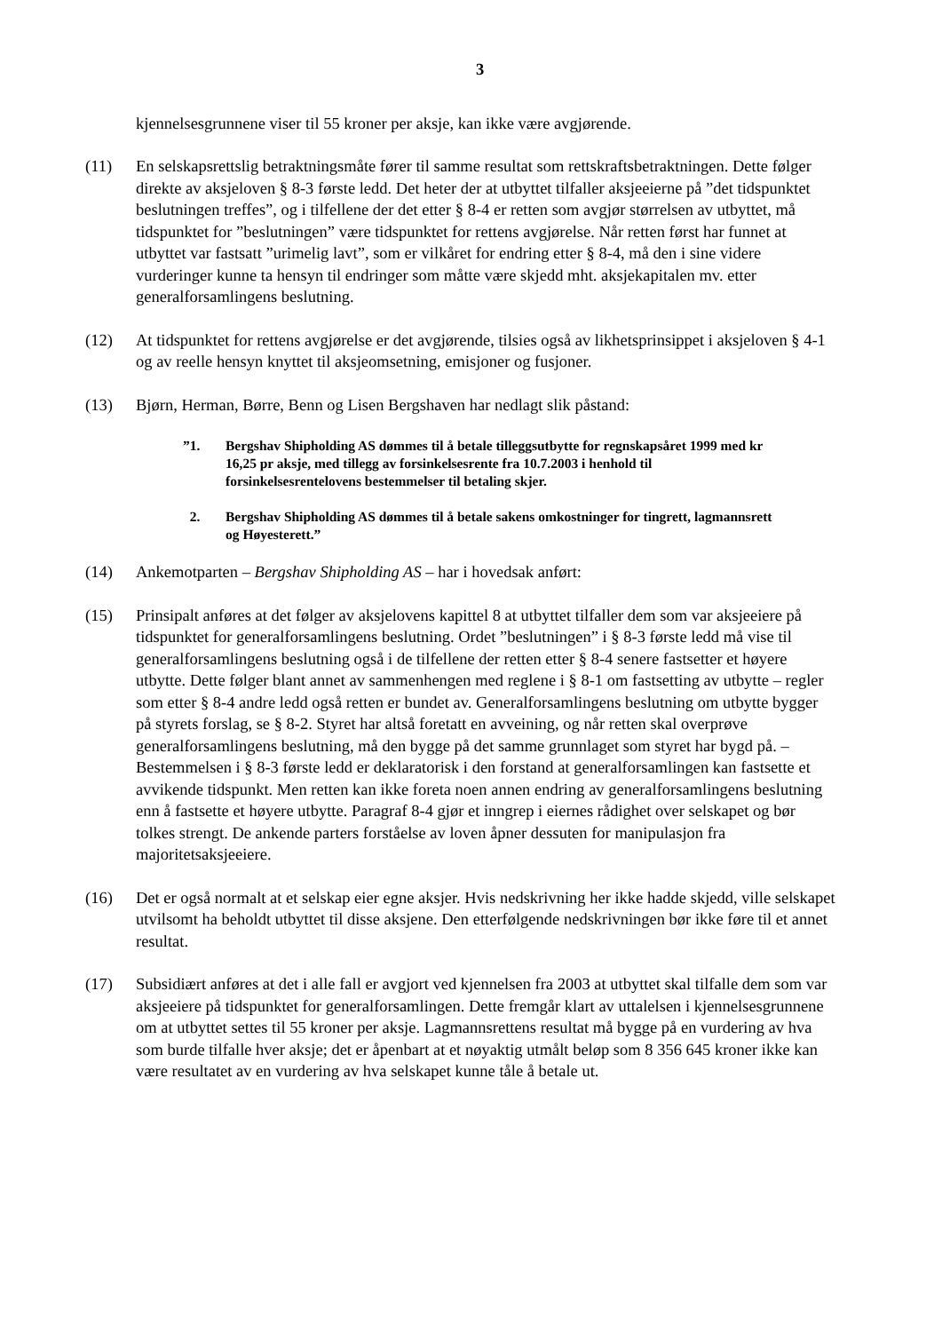3
kjennelsesgrunnene viser til 55 kroner per aksje, kan ikke være avgjørende.
(11) En selskapsrettslig betraktningsmåte fører til samme resultat som rettskraftsbetraktningen. Dette følger direkte av aksjeloven § 8-3 første ledd. Det heter der at utbyttet tilfaller aksjeeierne på ”det tidspunktet beslutningen treffes”, og i tilfellene der det etter § 8-4 er retten som avgjør størrelsen av utbyttet, må tidspunktet for ”beslutningen” være tidspunktet for rettens avgjørelse. Når retten først har funnet at utbyttet var fastsatt ”urimelig lavt”, som er vilkåret for endring etter § 8-4, må den i sine videre vurderinger kunne ta hensyn til endringer som måtte være skjedd mht. aksjekapitalen mv. etter generalforsamlingens beslutning.
(12) At tidspunktet for rettens avgjørelse er det avgjørende, tilsies også av likhetsprinsippet i aksjeloven § 4-1 og av reelle hensyn knyttet til aksjeomsetning, emisjoner og fusjoner.
(13) Bjørn, Herman, Børre, Benn og Lisen Bergshaven har nedlagt slik påstand:
”1. Bergshav Shipholding AS dømmes til å betale tilleggsutbytte for regnskapsåret 1999 med kr 16,25 pr aksje, med tillegg av forsinkelsesrente fra 10.7.2003 i henhold til forsinkelsesrentelovens bestemmelser til betaling skjer.
2. Bergshav Shipholding AS dømmes til å betale sakens omkostninger for tingrett, lagmannsrett og Høyesterett.”
(14) Ankemotparten – Bergshav Shipholding AS – har i hovedsak anført:
(15) Prinsipalt anføres at det følger av aksjelovens kapittel 8 at utbyttet tilfaller dem som var aksjeeiere på tidspunktet for generalforsamlingens beslutning. Ordet ”beslutningen” i § 8-3 første ledd må vise til generalforsamlingens beslutning også i de tilfellene der retten etter § 8-4 senere fastsetter et høyere utbytte. Dette følger blant annet av sammenhengen med reglene i § 8-1 om fastsetting av utbytte – regler som etter § 8-4 andre ledd også retten er bundet av. Generalforsamlingens beslutning om utbytte bygger på styrets forslag, se § 8-2. Styret har altså foretatt en avveining, og når retten skal overprøve generalforsamlingens beslutning, må den bygge på det samme grunnlaget som styret har bygd på. – Bestemmelsen i § 8-3 første ledd er deklaratorisk i den forstand at generalforsamlingen kan fastsette et avvikende tidspunkt. Men retten kan ikke foreta noen annen endring av generalforsamlingens beslutning enn å fastsette et høyere utbytte. Paragraf 8-4 gjør et inngrep i eiernes rådighet over selskapet og bør tolkes strengt. De ankende parters forståelse av loven åpner dessuten for manipulasjon fra majoritetsaksjeeiere.
(16) Det er også normalt at et selskap eier egne aksjer. Hvis nedskrivning her ikke hadde skjedd, ville selskapet utvilsomt ha beholdt utbyttet til disse aksjene. Den etterfølgende nedskrivningen bør ikke føre til et annet resultat.
(17) Subsidiært anføres at det i alle fall er avgjort ved kjennelsen fra 2003 at utbyttet skal tilfalle dem som var aksjeeiere på tidspunktet for generalforsamlingen. Dette fremgår klart av uttalelsen i kjennelsesgrunnene om at utbyttet settes til 55 kroner per aksje. Lagmannsrettens resultat må bygge på en vurdering av hva som burde tilfalle hver aksje; det er åpenbart at et nøyaktig utmålt beløp som 8 356 645 kroner ikke kan være resultatet av en vurdering av hva selskapet kunne tåle å betale ut.